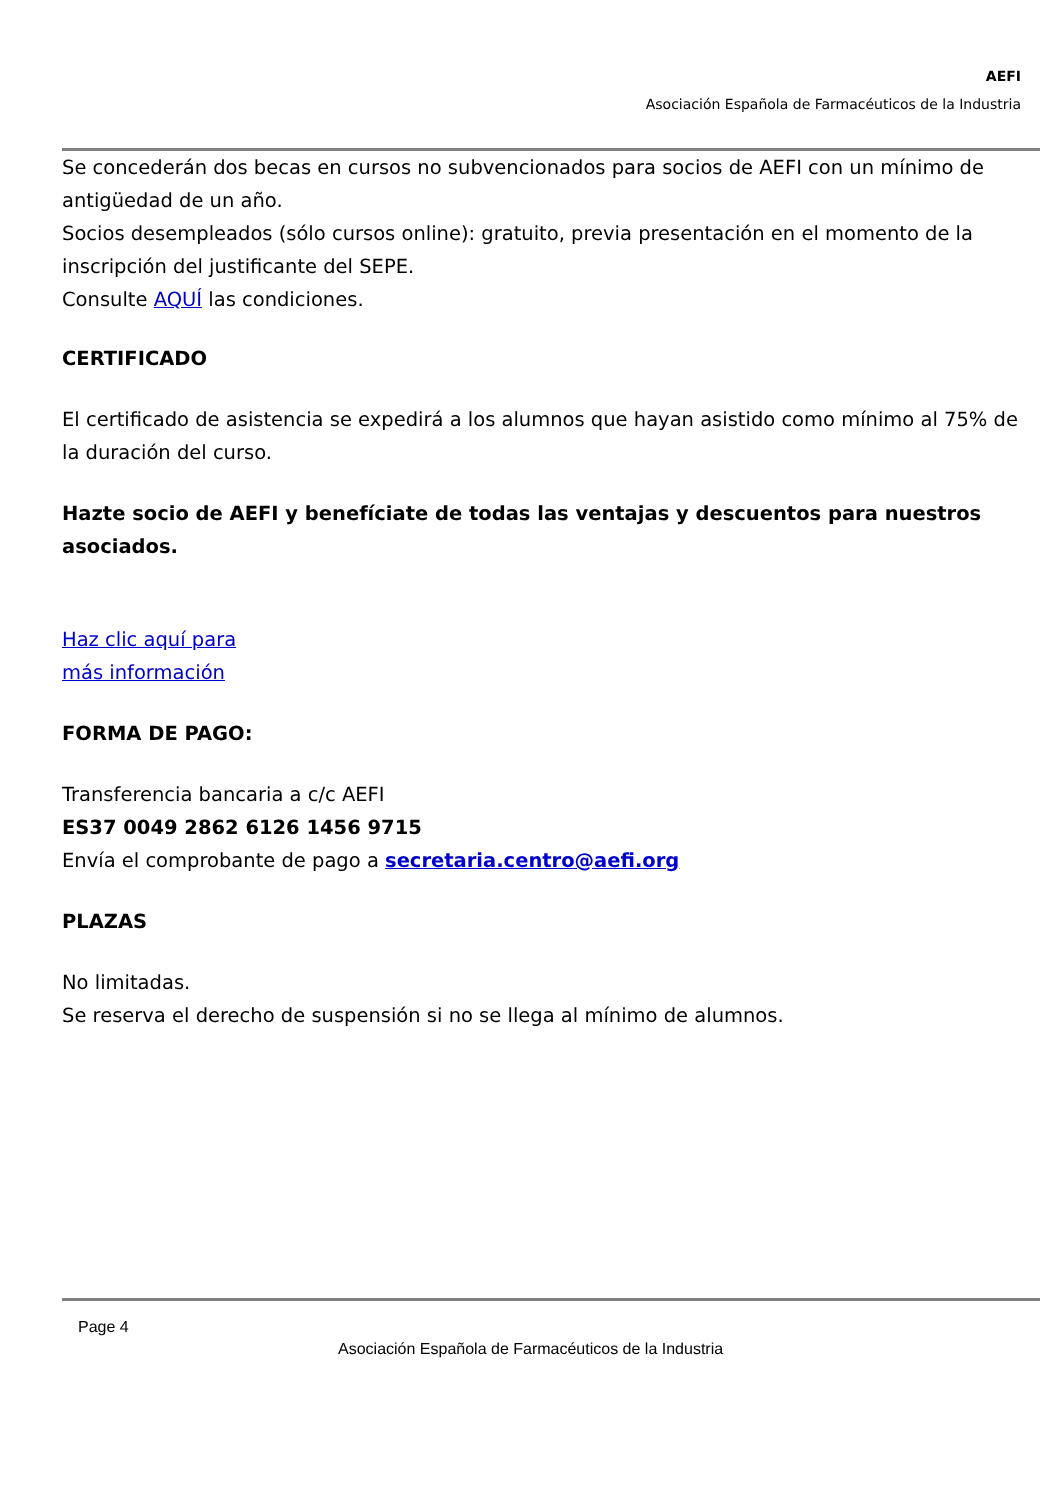AEFI
Asociación Española de Farmacéuticos de la Industria
Se concederán dos becas en cursos no subvencionados para socios de AEFI con un mínimo de antigüedad de un año.
Socios desempleados (sólo cursos online): gratuito, previa presentación en el momento de la inscripción del justificante del SEPE.
Consulte AQUÍ las condiciones.
CERTIFICADO
El certificado de asistencia se expedirá a los alumnos que hayan asistido como mínimo al 75% de la duración del curso.
Hazte socio de AEFI y benefíciate de todas las ventajas y descuentos para nuestros asociados.
Haz clic aquí para
más información
FORMA DE PAGO:
Transferencia bancaria a c/c AEFI
ES37 0049 2862 6126 1456 9715
Envía el comprobante de pago a secretaria.centro@aefi.org
PLAZAS
No limitadas.
Se reserva el derecho de suspensión si no se llega al mínimo de alumnos.
Page 4
Asociación Española de Farmacéuticos de la Industria